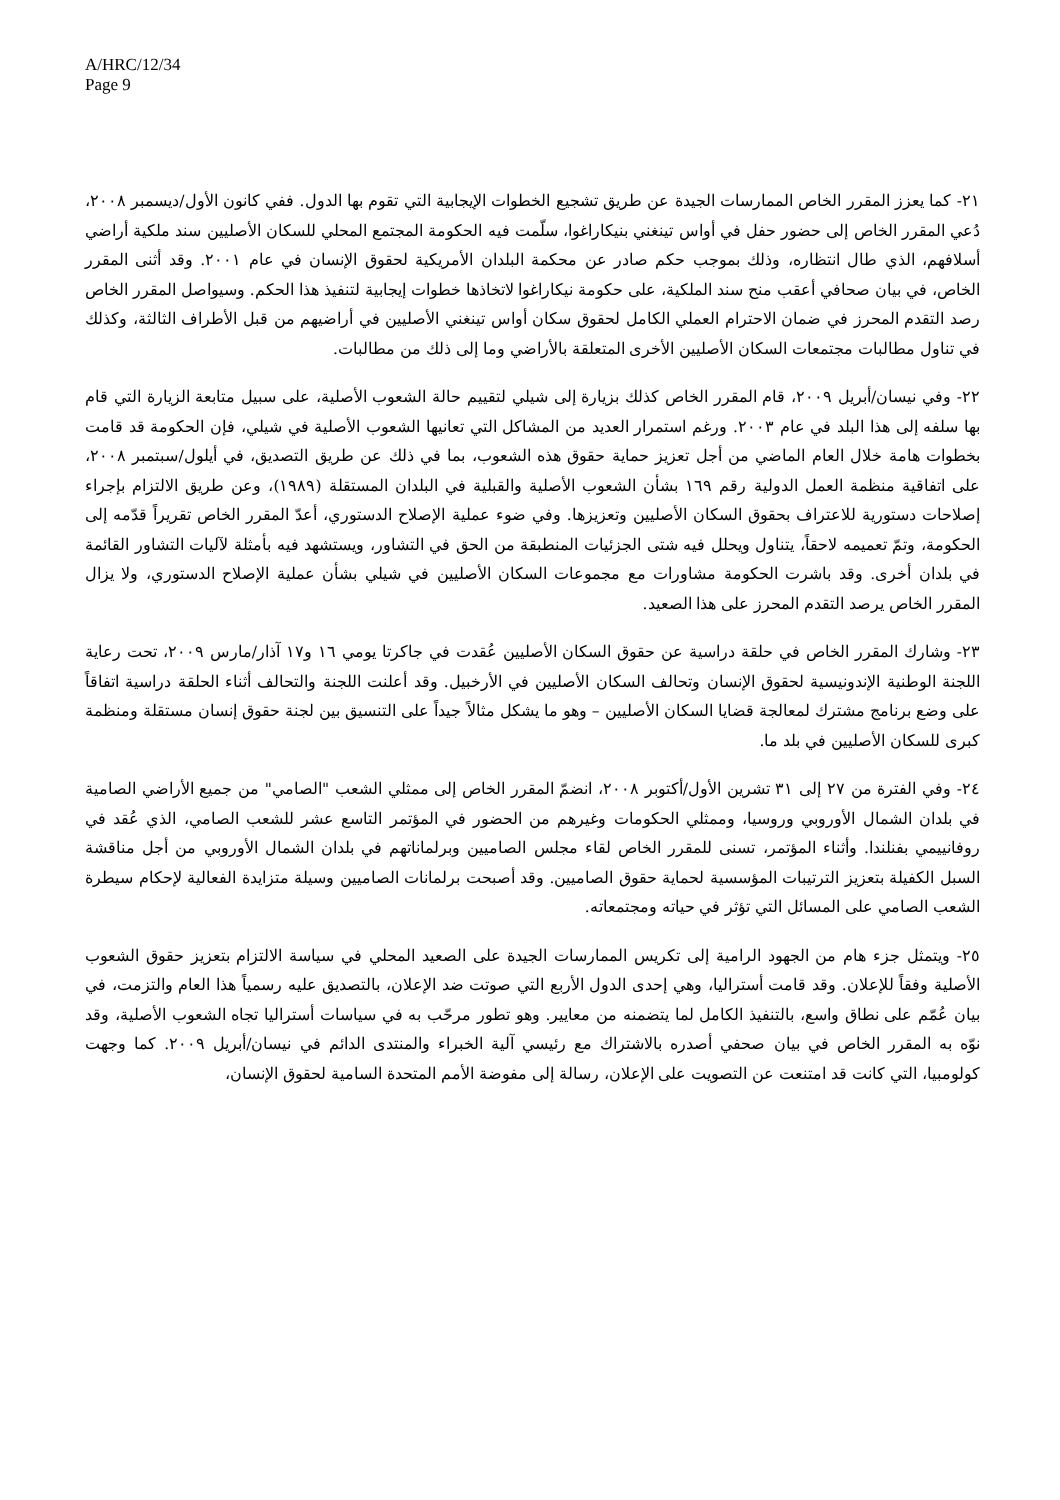A/HRC/12/34
Page 9
٢١- كما يعزز المقرر الخاص الممارسات الجيدة عن طريق تشجيع الخطوات الإيجابية التي تقوم بها الدول. ففي كانون الأول/ديسمبر ٢٠٠٨، دُعي المقرر الخاص إلى حضور حفل في أواس تينغني بنيكاراغوا، سلّمت فيه الحكومة المجتمع المحلي للسكان الأصليين سند ملكية أراضي أسلافهم، الذي طال انتظاره، وذلك بموجب حكم صادر عن محكمة البلدان الأمريكية لحقوق الإنسان في عام ٢٠٠١. وقد أثنى المقرر الخاص، في بيان صحافي أعقب منح سند الملكية، على حكومة نيكاراغوا لاتخاذها خطوات إيجابية لتنفيذ هذا الحكم. وسيواصل المقرر الخاص رصد التقدم المحرز في ضمان الاحترام العملي الكامل لحقوق سكان أواس تينغني الأصليين في أراضيهم من قبل الأطراف الثالثة، وكذلك في تناول مطالبات مجتمعات السكان الأصليين الأخرى المتعلقة بالأراضي وما إلى ذلك من مطالبات.
٢٢- وفي نيسان/أبريل ٢٠٠٩، قام المقرر الخاص كذلك بزيارة إلى شيلي لتقييم حالة الشعوب الأصلية، على سبيل متابعة الزيارة التي قام بها سلفه إلى هذا البلد في عام ٢٠٠٣. ورغم استمرار العديد من المشاكل التي تعانيها الشعوب الأصلية في شيلي، فإن الحكومة قد قامت بخطوات هامة خلال العام الماضي من أجل تعزيز حماية حقوق هذه الشعوب، بما في ذلك عن طريق التصديق، في أيلول/سبتمبر ٢٠٠٨، على اتفاقية منظمة العمل الدولية رقم ١٦٩ بشأن الشعوب الأصلية والقبلية في البلدان المستقلة (١٩٨٩)، وعن طريق الالتزام بإجراء إصلاحات دستورية للاعتراف بحقوق السكان الأصليين وتعزيزها. وفي ضوء عملية الإصلاح الدستوري، أعدّ المقرر الخاص تقريراً قدّمه إلى الحكومة، وتمّ تعميمه لاحقاً، يتناول ويحلل فيه شتى الجزئيات المنطبقة من الحق في التشاور، ويستشهد فيه بأمثلة لآليات التشاور القائمة في بلدان أخرى. وقد باشرت الحكومة مشاورات مع مجموعات السكان الأصليين في شيلي بشأن عملية الإصلاح الدستوري، ولا يزال المقرر الخاص يرصد التقدم المحرز على هذا الصعيد.
٢٣- وشارك المقرر الخاص في حلقة دراسية عن حقوق السكان الأصليين عُقدت في جاكرتا يومي ١٦ و١٧ آذار/مارس ٢٠٠٩، تحت رعاية اللجنة الوطنية الإندونيسية لحقوق الإنسان وتحالف السكان الأصليين في الأرخبيل. وقد أعلنت اللجنة والتحالف أثناء الحلقة دراسية اتفاقاً على وضع برنامج مشترك لمعالجة قضايا السكان الأصليين – وهو ما يشكل مثالاً جيداً على التنسيق بين لجنة حقوق إنسان مستقلة ومنظمة كبرى للسكان الأصليين في بلد ما.
٢٤- وفي الفترة من ٢٧ إلى ٣١ تشرين الأول/أكتوبر ٢٠٠٨، انضمّ المقرر الخاص إلى ممثلي الشعب "الصامي" من جميع الأراضي الصامية في بلدان الشمال الأوروبي وروسيا، وممثلي الحكومات وغيرهم من الحضور في المؤتمر التاسع عشر للشعب الصامي، الذي عُقد في روفانييمي بفنلندا. وأثناء المؤتمر، تسنى للمقرر الخاص لقاء مجلس الصاميين وبرلماناتهم في بلدان الشمال الأوروبي من أجل مناقشة السبل الكفيلة بتعزيز الترتيبات المؤسسية لحماية حقوق الصاميين. وقد أصبحت برلمانات الصاميين وسيلة متزايدة الفعالية لإحكام سيطرة الشعب الصامي على المسائل التي تؤثر في حياته ومجتمعاته.
٢٥- ويتمثل جزء هام من الجهود الرامية إلى تكريس الممارسات الجيدة على الصعيد المحلي في سياسة الالتزام بتعزيز حقوق الشعوب الأصلية وفقاً للإعلان. وقد قامت أستراليا، وهي إحدى الدول الأربع التي صوتت ضد الإعلان، بالتصديق عليه رسمياً هذا العام والتزمت، في بيان عُمّم على نطاق واسع، بالتنفيذ الكامل لما يتضمنه من معايير. وهو تطور مرحّب به في سياسات أستراليا تجاه الشعوب الأصلية، وقد نوّه به المقرر الخاص في بيان صحفي أصدره بالاشتراك مع رئيسي آلية الخبراء والمنتدى الدائم في نيسان/أبريل ٢٠٠٩. كما وجهت كولومبيا، التي كانت قد امتنعت عن التصويت على الإعلان، رسالة إلى مفوضة الأمم المتحدة السامية لحقوق الإنسان،